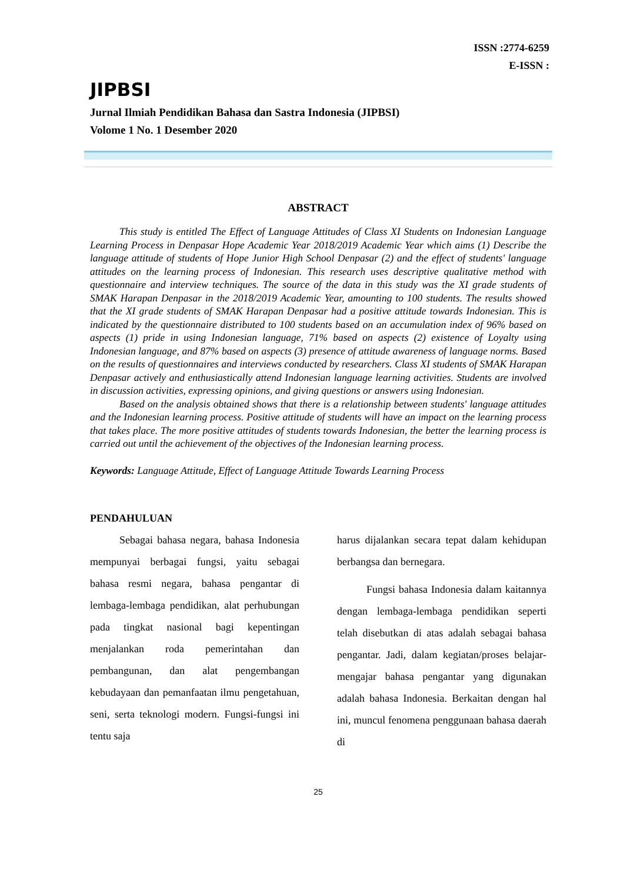ISSN :2774-6259
E-ISSN :
JIPBSI
Jurnal Ilmiah Pendidikan Bahasa dan Sastra Indonesia (JIPBSI)
Volome 1 No. 1 Desember 2020
ABSTRACT
This study is entitled The Effect of Language Attitudes of Class XI Students on Indonesian Language Learning Process in Denpasar Hope Academic Year 2018/2019 Academic Year which aims (1) Describe the language attitude of students of Hope Junior High School Denpasar (2) and the effect of students' language attitudes on the learning process of Indonesian. This research uses descriptive qualitative method with questionnaire and interview techniques. The source of the data in this study was the XI grade students of SMAK Harapan Denpasar in the 2018/2019 Academic Year, amounting to 100 students. The results showed that the XI grade students of SMAK Harapan Denpasar had a positive attitude towards Indonesian. This is indicated by the questionnaire distributed to 100 students based on an accumulation index of 96% based on aspects (1) pride in using Indonesian language, 71% based on aspects (2) existence of Loyalty using Indonesian language, and 87% based on aspects (3) presence of attitude awareness of language norms. Based on the results of questionnaires and interviews conducted by researchers. Class XI students of SMAK Harapan Denpasar actively and enthusiastically attend Indonesian language learning activities. Students are involved in discussion activities, expressing opinions, and giving questions or answers using Indonesian.
Based on the analysis obtained shows that there is a relationship between students' language attitudes and the Indonesian learning process. Positive attitude of students will have an impact on the learning process that takes place. The more positive attitudes of students towards Indonesian, the better the learning process is carried out until the achievement of the objectives of the Indonesian learning process.
Keywords: Language Attitude, Effect of Language Attitude Towards Learning Process
PENDAHULUAN
Sebagai bahasa negara, bahasa Indonesia mempunyai berbagai fungsi, yaitu sebagai bahasa resmi negara, bahasa pengantar di lembaga-lembaga pendidikan, alat perhubungan pada tingkat nasional bagi kepentingan menjalankan roda pemerintahan dan pembangunan, dan alat pengembangan kebudayaan dan pemanfaatan ilmu pengetahuan, seni, serta teknologi modern. Fungsi-fungsi ini tentu saja
harus dijalankan secara tepat dalam kehidupan berbangsa dan bernegara.
Fungsi bahasa Indonesia dalam kaitannya dengan lembaga-lembaga pendidikan seperti telah disebutkan di atas adalah sebagai bahasa pengantar. Jadi, dalam kegiatan/proses belajar-mengajar bahasa pengantar yang digunakan adalah bahasa Indonesia. Berkaitan dengan hal ini, muncul fenomena penggunaan bahasa daerah di
25